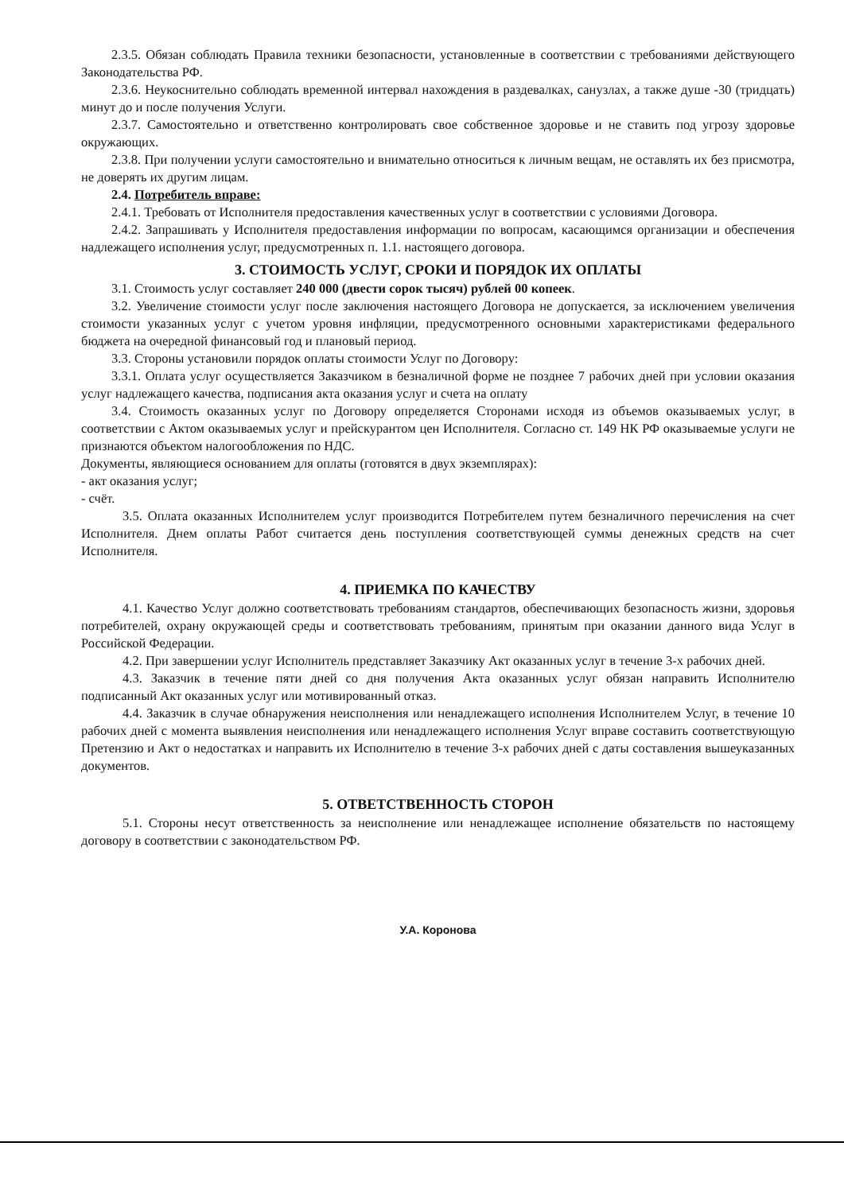2.3.5. Обязан соблюдать Правила техники безопасности, установленные в соответствии с требованиями действующего Законодательства РФ.
2.3.6. Неукоснительно соблюдать временной интервал нахождения в раздевалках, санузлах, а также душе -30 (тридцать) минут до и после получения Услуги.
2.3.7. Самостоятельно и ответственно контролировать свое собственное здоровье и не ставить под угрозу здоровье окружающих.
2.3.8. При получении услуги самостоятельно и внимательно относиться к личным вещам, не оставлять их без присмотра, не доверять их другим лицам.
2.4. Потребитель вправе:
2.4.1. Требовать от Исполнителя предоставления качественных услуг в соответствии с условиями Договора.
2.4.2. Запрашивать у Исполнителя предоставления информации по вопросам, касающимся организации и обеспечения надлежащего исполнения услуг, предусмотренных п. 1.1. настоящего договора.
3. СТОИМОСТЬ УСЛУГ, СРОКИ И ПОРЯДОК ИХ ОПЛАТЫ
3.1. Стоимость услуг составляет 240 000 (двести сорок тысяч) рублей 00 копеек.
3.2. Увеличение стоимости услуг после заключения настоящего Договора не допускается, за исключением увеличения стоимости указанных услуг с учетом уровня инфляции, предусмотренного основными характеристиками федерального бюджета на очередной финансовый год и плановый период.
3.3. Стороны установили порядок оплаты стоимости Услуг по Договору:
3.3.1. Оплата услуг осуществляется Заказчиком в безналичной форме не позднее 7 рабочих дней при условии оказания услуг надлежащего качества, подписания акта оказания услуг и счета на оплату
3.4. Стоимость оказанных услуг по Договору определяется Сторонами исходя из объемов оказываемых услуг, в соответствии с Актом оказываемых услуг и прейскурантом цен Исполнителя. Согласно ст. 149 НК РФ оказываемые услуги не признаются объектом налогообложения по НДС.
Документы, являющиеся основанием для оплаты (готовятся в двух экземплярах):
- акт оказания услуг;
- счёт.
3.5. Оплата оказанных Исполнителем услуг производится Потребителем путем безналичного перечисления на счет Исполнителя. Днем оплаты Работ считается день поступления соответствующей суммы денежных средств на счет Исполнителя.
4. ПРИЕМКА ПО КАЧЕСТВУ
4.1. Качество Услуг должно соответствовать требованиям стандартов, обеспечивающих безопасность жизни, здоровья потребителей, охрану окружающей среды и соответствовать требованиям, принятым при оказании данного вида Услуг в Российской Федерации.
4.2. При завершении услуг Исполнитель представляет Заказчику Акт оказанных услуг в течение 3-х рабочих дней.
4.3. Заказчик в течение пяти дней со дня получения Акта оказанных услуг обязан направить Исполнителю подписанный Акт оказанных услуг или мотивированный отказ.
4.4. Заказчик в случае обнаружения неисполнения или ненадлежащего исполнения Исполнителем Услуг, в течение 10 рабочих дней с момента выявления неисполнения или ненадлежащего исполнения Услуг вправе составить соответствующую Претензию и Акт о недостатках и направить их Исполнителю в течение 3-х рабочих дней с даты составления вышеуказанных документов.
5. ОТВЕТСТВЕННОСТЬ СТОРОН
5.1. Стороны несут ответственность за неисполнение или ненадлежащее исполнение обязательств по настоящему договору в соответствии с законодательством РФ.
У.А. Коронова